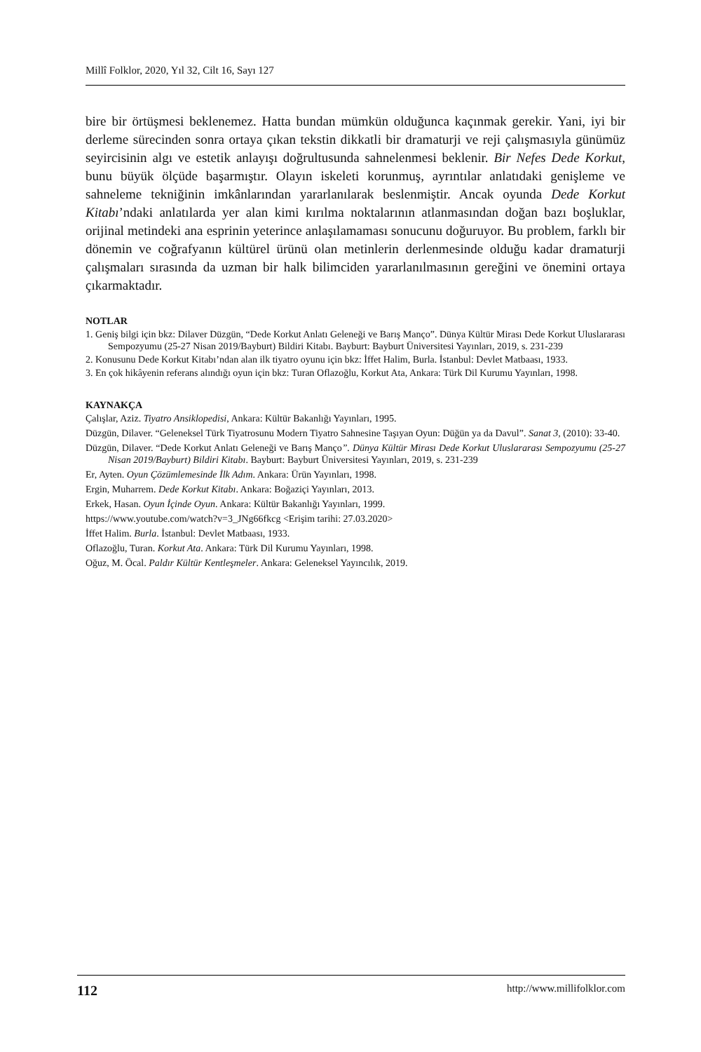Millî Folklor, 2020, Yıl 32, Cilt 16, Sayı 127
bire bir örtüşmesi beklenemez. Hatta bundan mümkün olduğunca kaçınmak gerekir. Yani, iyi bir derleme sürecinden sonra ortaya çıkan tekstin dikkatli bir dramaturji ve reji çalışmasıyla günümüz seyircisinin algı ve estetik anlayışı doğrultusunda sahnelenmesi beklenir. Bir Nefes Dede Korkut, bunu büyük ölçüde başarmıştır. Olayın iskeleti korunmuş, ayrıntılar anlatıdaki genişleme ve sahneleme tekniğinin imkânlarından yararlanılarak beslenmiştir. Ancak oyunda Dede Korkut Kitabı’ndaki anlatılarda yer alan kimi kırılma noktalarının atlanmasından doğan bazı boşluklar, orijinal metindeki ana esprinin yeterince anlaşılamaması sonucunu doğuruyor. Bu problem, farklı bir dönemin ve coğrafyanın kültürel ürünü olan metinlerin derlenmesinde olduğu kadar dramaturji çalışmaları sırasında da uzman bir halk bilimciden yararlanılmasının gereğini ve önemini ortaya çıkarmaktadır.
NOTLAR
1. Geniş bilgi için bkz: Dilaver Düzgün, “Dede Korkut Anlatı Geleneği ve Barış Manço”. Dünya Kültür Mirası Dede Korkut Uluslararası Sempozyumu (25-27 Nisan 2019/Bayburt) Bildiri Kitabı. Bayburt: Bayburt Üniversitesi Yayınları, 2019, s. 231-239
2. Konusunu Dede Korkut Kitabı’ndan alan ilk tiyatro oyunu için bkz: İffet Halim, Burla. İstanbul: Devlet Matbaası, 1933.
3. En çok hikâyenin referans alındığı oyun için bkz: Turan Oflazoğlu, Korkut Ata, Ankara: Türk Dil Kurumu Yayınları, 1998.
KAYNAKÇA
Çalışlar, Aziz. Tiyatro Ansiklopedisi, Ankara: Kültür Bakanlığı Yayınları, 1995.
Düzgün, Dilaver. “Geleneksel Türk Tiyatrosunu Modern Tiyatro Sahnesine Taşıyan Oyun: Düğün ya da Davul”. Sanat 3, (2010): 33-40.
Düzgün, Dilaver. “Dede Korkut Anlatı Geleneği ve Barış Manço”. Dünya Kültür Mirası Dede Korkut Uluslararası Sempozyumu (25-27 Nisan 2019/Bayburt) Bildiri Kitabı. Bayburt: Bayburt Üniversitesi Yayınları, 2019, s. 231-239
Er, Ayten. Oyun Çözümlemesinde İlk Adım. Ankara: Ürün Yayınları, 1998.
Ergin, Muharrem. Dede Korkut Kitabı. Ankara: Boğaziçi Yayınları, 2013.
Erkek, Hasan. Oyun İçinde Oyun. Ankara: Kültür Bakanlığı Yayınları, 1999.
https://www.youtube.com/watch?v=3_JNg66fkcg <Erişim tarihi: 27.03.2020>
İffet Halim. Burla. İstanbul: Devlet Matbaası, 1933.
Oflazoğlu, Turan. Korkut Ata. Ankara: Türk Dil Kurumu Yayınları, 1998.
Oğuz, M. Öcal. Paldır Kültür Kentleşmeler. Ankara: Geleneksel Yayıncılık, 2019.
112 http://www.millifolklor.com